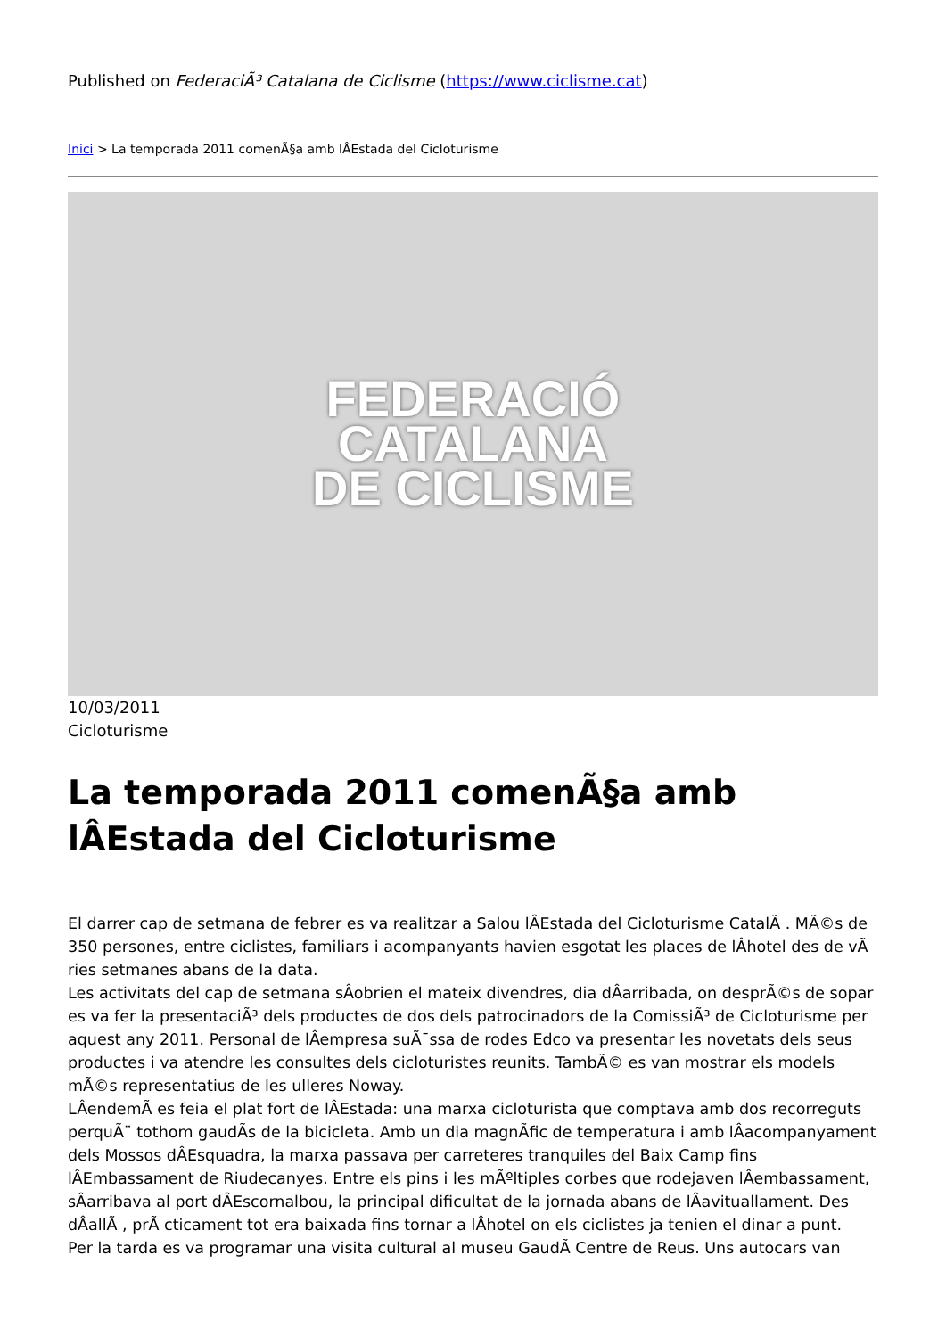Published on FederaciÃ³ Catalana de Ciclisme (https://www.ciclisme.cat)
Inici > La temporada 2011 comenÃ§a amb lÂEstada del Cicloturisme
FEDERACIÓ
CATALANA
DE CICLISME
10/03/2011
Cicloturisme
La temporada 2011 comenÃ§a amb lÂEstada del Cicloturisme
El darrer cap de setmana de febrer es va realitzar a Salou lÂEstada del Cicloturisme CatalÃ . MÃ©s de 350 persones, entre ciclistes, familiars i acompanyants havien esgotat les places de lÂhotel des de vÃ ries setmanes abans de la data.
Les activitats del cap de setmana sÂobrien el mateix divendres, dia dÂarribada, on desprÃ©s de sopar es va fer la presentaciÃ³ dels productes de dos dels patrocinadors de la ComissiÃ³ de Cicloturisme per aquest any 2011. Personal de lÂempresa suÃ¯ssa de rodes Edco va presentar les novetats dels seus productes i va atendre les consultes dels cicloturistes reunits. TambÃ© es van mostrar els models mÃ©s representatius de les ulleres Noway.
LÂendemÃ es feia el plat fort de lÂEstada: una marxa cicloturista que comptava amb dos recorreguts perquÃ¨ tothom gaudÃs de la bicicleta. Amb un dia magnÃfic de temperatura i amb lÂacompanyament dels Mossos dÂEsquadra, la marxa passava per carreteres tranquiles del Baix Camp fins lÂEmbassament de Riudecanyes. Entre els pins i les mÃºltiples corbes que rodejaven lÂembassament, sÂarribava al port dÂEscornalbou, la principal dificultat de la jornada abans de lÂavituallament. Des dÂallÃ , prÃ cticament tot era baixada fins tornar a lÂhotel on els ciclistes ja tenien el dinar a punt.
Per la tarda es va programar una visita cultural al museu GaudÃ Centre de Reus. Uns autocars van